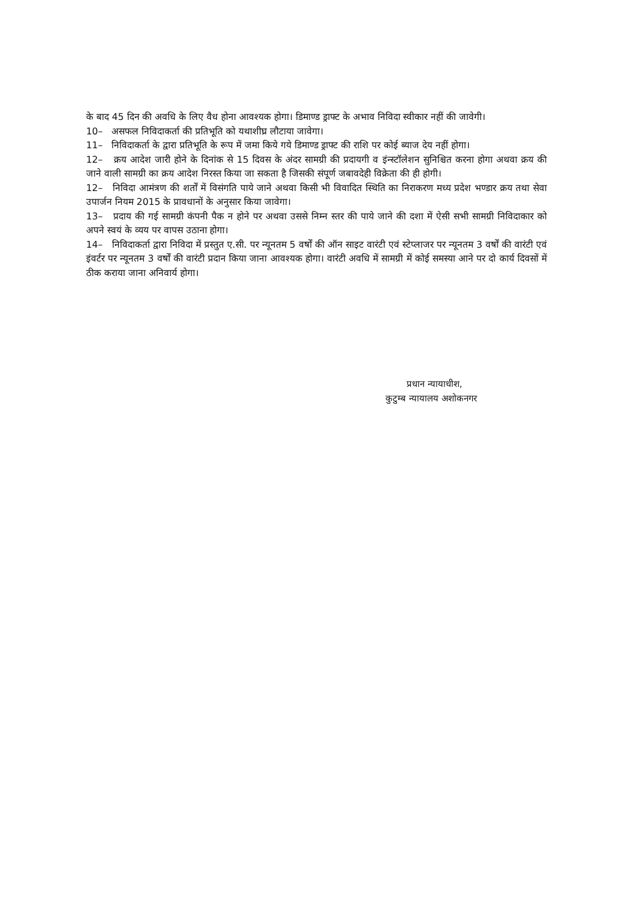के बाद 45 दिन की अवधि के लिए वैध होना आवश्यक होगा। डिमाण्ड ड्राफ्ट के अभाव निविदा स्वीकार नहीं की जावेगी।
10– असफल निविदाकर्ता की प्रतिभूति को यथाशीघ्र लौटाया जावेगा।
11– निविदाकर्ता के द्वारा प्रतिभूति के रूप में जमा किये गये डिमाण्ड ड्राफ्ट की राशि पर कोई ब्याज देय नहीं होगा।
12– क्रय आदेश जारी होने के दिनांक से 15 दिवस के अंदर सामग्री की प्रदायगी व इंन्स्टॉलेशन सुनिश्चित करना होगा अथवा क्रय की जाने वाली सामग्री का क्रय आदेश निरस्त किया जा सकता है जिसकी संपूर्ण जबावदेही विक्रेता की ही होगी।
12– निविदा आमंत्रण की शर्तों में विसंगति पाये जाने अथवा किसी भी विवादित स्थिति का निराकरण मध्य प्रदेश भण्डार क्रय तथा सेवा उपार्जन नियम 2015 के प्रावधानों के अनुसार किया जावेगा।
13– प्रदाय की गई सामग्री कंपनी पैक न होने पर अथवा उससे निम्न स्तर की पाये जाने की दशा में ऐसी सभी सामग्री निविदाकार को अपने स्वयं के व्यय पर वापस उठाना होगा।
14– निविदाकर्ता द्वारा निविदा में प्रस्तुत ए.सी. पर न्यूनतम 5 वर्षों की ऑन साइट वारंटी एवं स्टेप्लाजर पर न्यूनतम 3 वर्षों की वारंटी एवं इंवर्टर पर न्यूनतम 3 वर्षों की वारंटी प्रदान किया जाना आवश्यक होगा। वारंटी अवधि में सामग्री में कोई समस्या आने पर दो कार्य दिवसों में ठीक कराया जाना अनिवार्य होगा।
प्रधान न्यायाधीश,
कुटुम्ब न्यायालय अशोकनगर